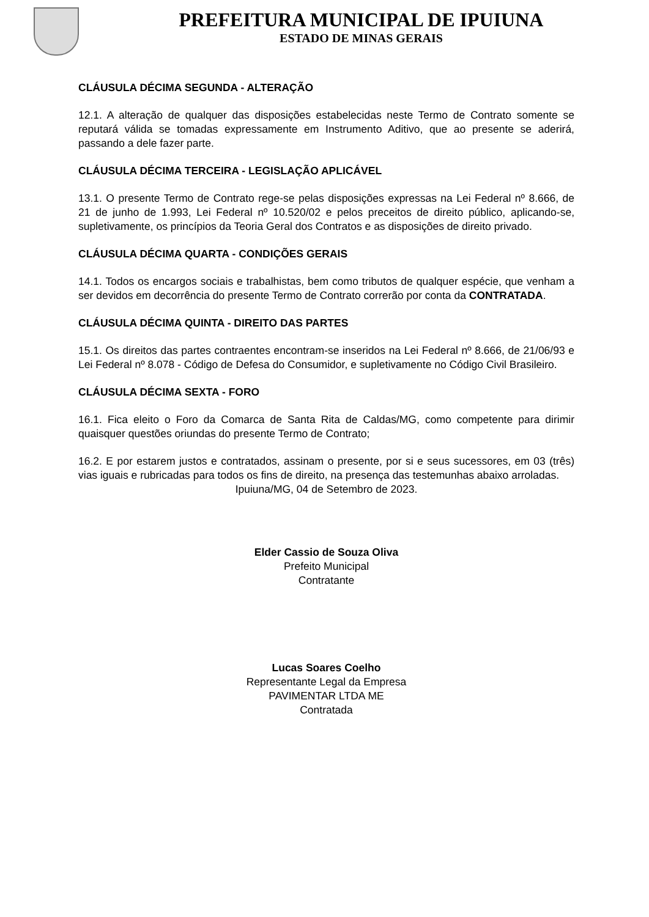PREFEITURA MUNICIPAL DE IPUIUNA
ESTADO DE MINAS GERAIS
CLÁUSULA DÉCIMA SEGUNDA - ALTERAÇÃO
12.1. A alteração de qualquer das disposições estabelecidas neste Termo de Contrato somente se reputará válida se tomadas expressamente em Instrumento Aditivo, que ao presente se aderirá, passando a dele fazer parte.
CLÁUSULA DÉCIMA TERCEIRA - LEGISLAÇÃO APLICÁVEL
13.1. O presente Termo de Contrato rege-se pelas disposições expressas na Lei Federal nº 8.666, de 21 de junho de 1.993, Lei Federal nº 10.520/02 e pelos preceitos de direito público, aplicando-se, supletivamente, os princípios da Teoria Geral dos Contratos e as disposições de direito privado.
CLÁUSULA DÉCIMA QUARTA - CONDIÇÕES GERAIS
14.1. Todos os encargos sociais e trabalhistas, bem como tributos de qualquer espécie, que venham a ser devidos em decorrência do presente Termo de Contrato correrão por conta da CONTRATADA.
CLÁUSULA DÉCIMA QUINTA - DIREITO DAS PARTES
15.1. Os direitos das partes contraentes encontram-se inseridos na Lei Federal nº 8.666, de 21/06/93 e Lei Federal nº 8.078 - Código de Defesa do Consumidor, e supletivamente no Código Civil Brasileiro.
CLÁUSULA DÉCIMA SEXTA - FORO
16.1. Fica eleito o Foro da Comarca de Santa Rita de Caldas/MG, como competente para dirimir quaisquer questões oriundas do presente Termo de Contrato;
16.2. E por estarem justos e contratados, assinam o presente, por si e seus sucessores, em 03 (três) vias iguais e rubricadas para todos os fins de direito, na presença das testemunhas abaixo arroladas.
Ipuiuna/MG, 04 de Setembro de 2023.
Elder Cassio de Souza Oliva
Prefeito Municipal
Contratante
Lucas Soares Coelho
Representante Legal da Empresa
PAVIMENTAR LTDA ME
Contratada